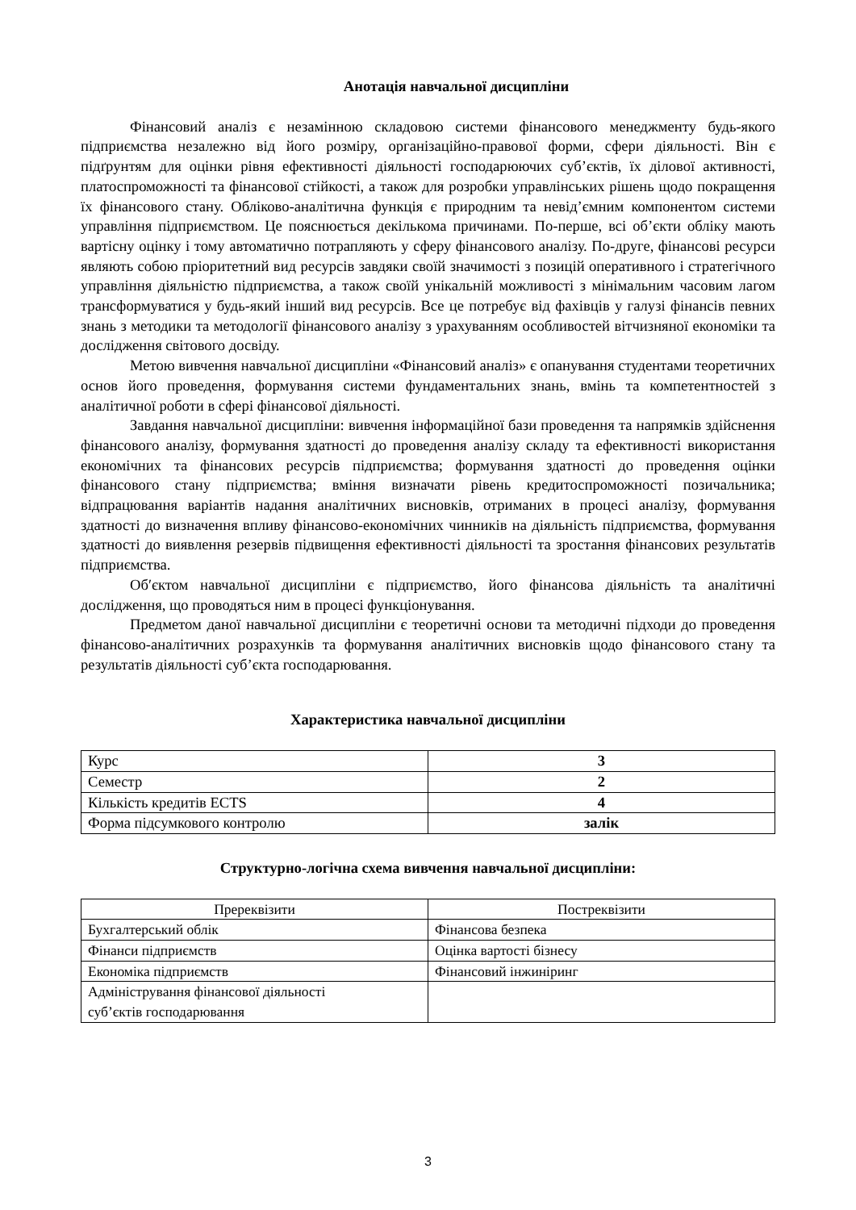Анотація навчальної дисципліни
Фінансовий аналіз є незамінною складовою системи фінансового менеджменту будь-якого підприємства незалежно від його розміру, організаційно-правової форми, сфери діяльності. Він є підґрунтям для оцінки рівня ефективності діяльності господарюючих суб’єктів, їх ділової активності, платоспроможності та фінансової стійкості, а також для розробки управлінських рішень щодо покращення їх фінансового стану. Обліково-аналітична функція є природним та невід’ємним компонентом системи управління підприємством. Це пояснюється декількома причинами. По-перше, всі об’єкти обліку мають вартісну оцінку і тому автоматично потрапляють у сферу фінансового аналізу. По-друге, фінансові ресурси являють собою пріоритетний вид ресурсів завдяки своїй значимості з позицій оперативного і стратегічного управління діяльністю підприємства, а також своїй унікальній можливості з мінімальним часовим лагом трансформуватися у будь-який інший вид ресурсів. Все це потребує від фахівців у галузі фінансів певних знань з методики та методології фінансового аналізу з урахуванням особливостей вітчизняної економіки та дослідження світового досвіду.
Метою вивчення навчальної дисципліни «Фінансовий аналіз» є опанування студентами теоретичних основ його проведення, формування системи фундаментальних знань, вмінь та компетентностей з аналітичної роботи в сфері фінансової діяльності.
Завдання навчальної дисципліни: вивчення інформаційної бази проведення та напрямків здійснення фінансового аналізу, формування здатності до проведення аналізу складу та ефективності використання економічних та фінансових ресурсів підприємства; формування здатності до проведення оцінки фінансового стану підприємства; вміння визначати рівень кредитоспроможності позичальника; відпрацювання варіантів надання аналітичних висновків, отриманих в процесі аналізу, формування здатності до визначення впливу фінансово-економічних чинників на діяльність підприємства, формування здатності до виявлення резервів підвищення ефективності діяльності та зростання фінансових результатів підприємства.
Об′єктом навчальної дисципліни є підприємство, його фінансова діяльність та аналітичні дослідження, що проводяться ним в процесі функціонування.
Предметом даної навчальної дисципліни є теоретичні основи та методичні підходи до проведення фінансово-аналітичних розрахунків та формування аналітичних висновків щодо фінансового стану та результатів діяльності суб’єкта господарювання.
Характеристика навчальної дисципліни
| Курс | 3 |
| Семестр | 2 |
| Кількість кредитів ECTS | 4 |
| Форма підсумкового контролю | залік |
Структурно-логічна схема вивчення навчальної дисципліни:
| Пререквізити | Постреквізити |
| --- | --- |
| Бухгалтерський облік | Фінансова безпека |
| Фінанси підприємств | Оцінка вартості бізнесу |
| Економіка підприємств | Фінансовий інжиніринг |
| Адміністрування фінансової діяльності суб’єктів господарювання | |
3